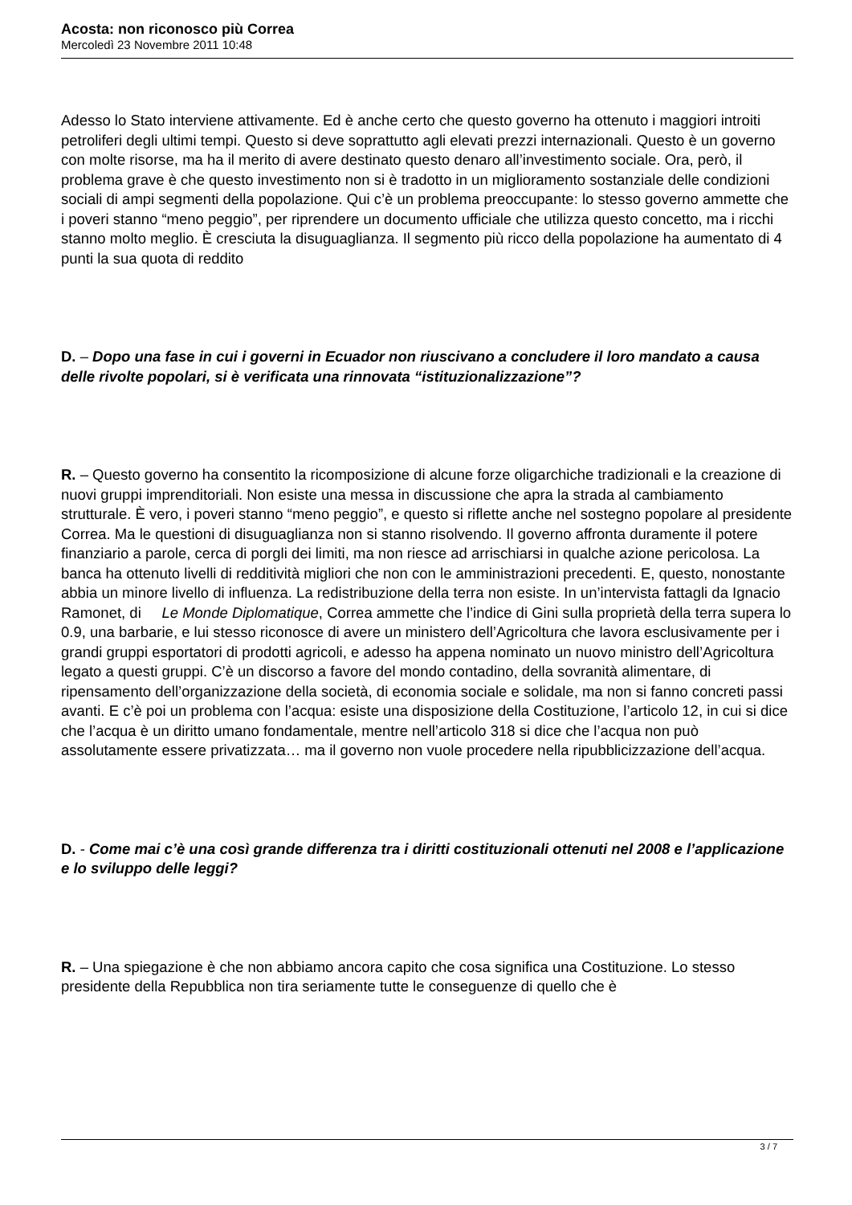Acosta: non riconosco più Correa
Mercoledì 23 Novembre 2011 10:48
Adesso lo Stato interviene attivamente. Ed è anche certo che questo governo ha ottenuto i maggiori introiti petroliferi degli ultimi tempi. Questo si deve soprattutto agli elevati prezzi internazionali. Questo è un governo con molte risorse, ma ha il merito di avere destinato questo denaro all’investimento sociale. Ora, però, il problema grave è che questo investimento non si è tradotto in un miglioramento sostanziale delle condizioni sociali di ampi segmenti della popolazione. Qui c’è un problema preoccupante: lo stesso governo ammette che i poveri stanno “meno peggio”, per riprendere un documento ufficiale che utilizza questo concetto, ma i ricchi stanno molto meglio. È cresciuta la disuguaglianza. Il segmento più ricco della popolazione ha aumentato di 4 punti la sua quota di reddito
D. – Dopo una fase in cui i governi in Ecuador non riuscivano a concludere il loro mandato a causa delle rivolte popolari, si è verificata una rinnovata “istituzionalizzazione”?
R. – Questo governo ha consentito la ricomposizione di alcune forze oligarchiche tradizionali e la creazione di nuovi gruppi imprenditoriali. Non esiste una messa in discussione che apra la strada al cambiamento strutturale. È vero, i poveri stanno “meno peggio”, e questo si riflette anche nel sostegno popolare al presidente Correa. Ma le questioni di disuguaglianza non si stanno risolvendo. Il governo affronta duramente il potere finanziario a parole, cerca di porgli dei limiti, ma non riesce ad arrischiarsi in qualche azione pericolosa. La banca ha ottenuto livelli di redditività migliori che non con le amministrazioni precedenti. E, questo, nonostante abbia un minore livello di influenza. La redistribuzione della terra non esiste. In un’intervista fattagli da Ignacio Ramonet, di Le Monde Diplomatique, Correa ammette che l’indice di Gini sulla proprietà della terra supera lo 0.9, una barbarie, e lui stesso riconosce di avere un ministero dell’Agricoltura che lavora esclusivamente per i grandi gruppi esportatori di prodotti agricoli, e adesso ha appena nominato un nuovo ministro dell’Agricoltura legato a questi gruppi. C’è un discorso a favore del mondo contadino, della sovranità alimentare, di ripensamento dell’organizzazione della società, di economia sociale e solidale, ma non si fanno concreti passi avanti. E c’è poi un problema con l’acqua: esiste una disposizione della Costituzione, l’articolo 12, in cui si dice che l’acqua è un diritto umano fondamentale, mentre nell’articolo 318 si dice che l’acqua non può assolutamente essere privatizzata… ma il governo non vuole procedere nella ripubblicizzazione dell’acqua.
D. - Come mai c’è una così grande differenza tra i diritti costituzionali ottenuti nel 2008 e l’applicazione e lo sviluppo delle leggi?
R. – Una spiegazione è che non abbiamo ancora capito che cosa significa una Costituzione. Lo stesso presidente della Repubblica non tira seriamente tutte le conseguenze di quello che è
3 / 7